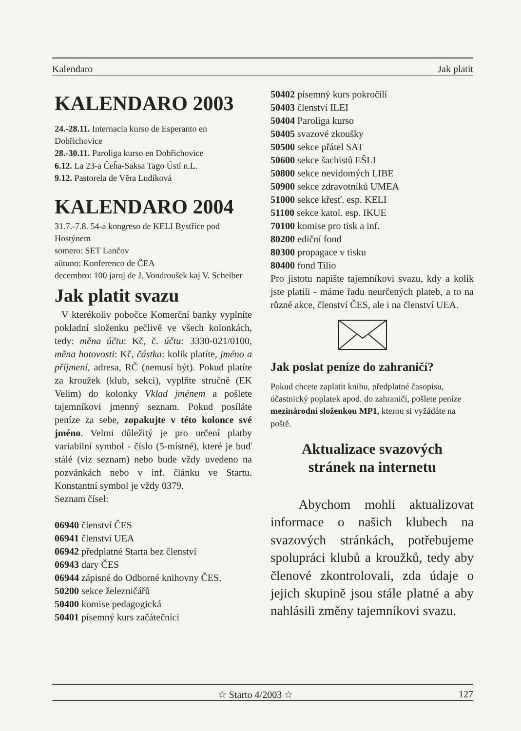Kalendaro Jak platit
KALENDARO 2003
24.-28.11. Internacia kurso de Esperanto en Dobřichovice
28.-30.11. Paroliga kurso en Dobřichovice
6.12. La 23-a Ĉeĥa-Saksa Tago Ústí n.L.
9.12. Pastorela de Věra Ludíková
KALENDARO 2004
31.7.-7.8. 54-a kongreso de KELI Bystřice pod Hostýnem
somero: SET Lančov
aŭtuno: Konferenco de ĈEA
decembro: 100 jaroj de J. Vondroušek kaj V. Scheiber
Jak platit svazu
V kterékoliv pobočce Komerční banky vyplníte pokladní složenku pečlivě ve všech kolonkách, tedy: měna účtu: Kč, č. účtu: 3330-021/0100, měna hotovosti: Kč, částka: kolik platíte, jméno a příjmení, adresa, RČ (nemusí být). Pokud platíte za kroužek (klub, sekci), vyplňte stručně (EK Velim) do kolonky Vklad jménem a pošlete tajemníkovi jmenný seznam. Pokud posíláte peníze za sebe, zopakujte v této kolonce své jméno. Velmi důležitý je pro určení platby variabilní symbol - číslo (5-místné), které je buď stálé (viz seznam) nebo bude vždy uvedeno na pozvánkách nebo v inf. článku ve Startu. Konstantní symbol je vždy 0379.
Seznam čísel:
06940 členství ČES
06941 členství UEA
06942 předplatné Starta bez členství
06943 dary ČES
06944 zápisné do Odborné knihovny ČES.
50200 sekce železničářů
50400 komise pedagogická
50401 písemný kurs začátečníci
50402 písemný kurs pokročilí
50403 členství ILEI
50404 Paroliga kurso
50405 svazové zkoušky
50500 sekce přátel SAT
50600 sekce šachistů EŜLI
50800 sekce nevidomých LIBE
50900 sekce zdravotníků UMEA
51000 sekce křesť. esp. KELI
51100 sekce katol. esp. IKUE
70100 komise pro tisk a inf.
80200 ediční fond
80300 propagace v tisku
80400 fond Tilio
Pro jistotu napište tajemníkovi svazu, kdy a kolik jste platili - máme řadu neurčených plateb, a to na různé akce, členství ČES, ale i na členství UEA.
Jak poslat peníze do zahraničí?
Pokud chcete zaplatit knihu, předplatné časopisu, účastnický poplatek apod. do zahraničí, pošlete peníze mezinárodní složenkou MP1, kterou si vyžádáte na poště.
Aktualizace svazových
stránek na internetu
Abychom mohli aktualizovat informace o našich klubech na svazových stránkách, potřebujeme spolupráci klubů a kroužků, tedy aby členové zkontrolovali, zda údaje o jejich skupině jsou stále platné a aby nahlásili změny tajemníkovi svazu.
☆ Starto 4/2003 ☆ 127